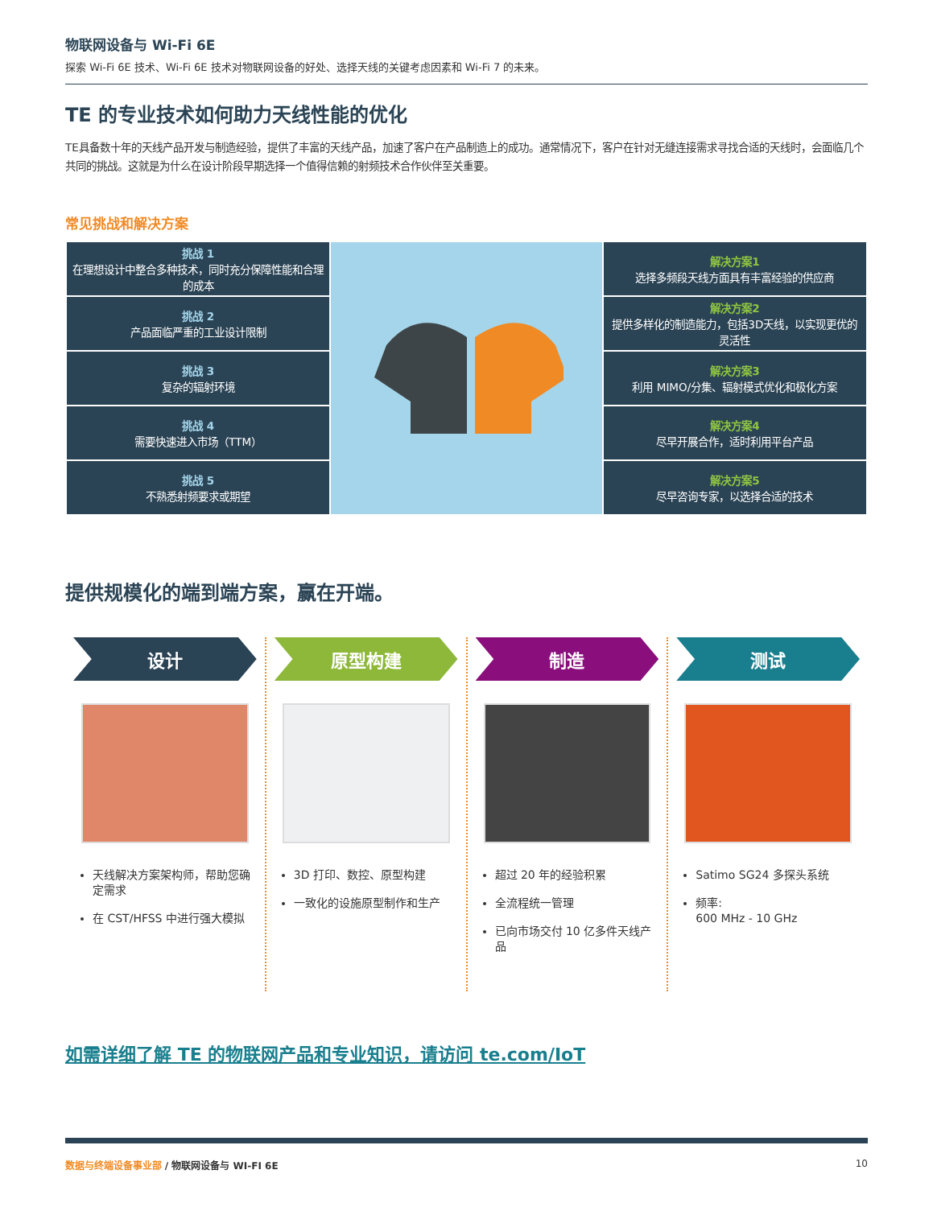物联网设备与 Wi-Fi 6E
探索 Wi-Fi 6E 技术、Wi-Fi 6E 技术对物联网设备的好处、选择天线的关键考虑因素和 Wi-Fi 7 的未来。
TE 的专业技术如何助力天线性能的优化
TE具备数十年的天线产品开发与制造经验，提供了丰富的天线产品，加速了客户在产品制造上的成功。通常情况下，客户在针对无缝连接需求寻找合适的天线时，会面临几个共同的挑战。这就是为什么在设计阶段早期选择一个值得信赖的射频技术合作伙伴至关重要。
常见挑战和解决方案
| 挑战 1 在理想设计中整合多种技术，同时充分保障性能和合理的成本 | | 解决方案1 选择多频段天线方面具有丰富经验的供应商 |
| 挑战 2 产品面临严重的工业设计限制 | | 解决方案2 提供多样化的制造能力，包括3D天线，以实现更优的灵活性 |
| 挑战 3 复杂的辐射环境 | | 解决方案3 利用 MIMO/分集、辐射模式优化和极化方案 |
| 挑战 4 需要快速进入市场（TTM） | | 解决方案4 尽早开展合作，适时利用平台产品 |
| 挑战 5 不熟悉射频要求或期望 | | 解决方案5 尽早咨询专家，以选择合适的技术 |
提供规模化的端到端方案，赢在开端。
设计
天线解决方案架构师，帮助您确定需求
在 CST/HFSS 中进行强大模拟
原型构建
3D 打印、数控、原型构建
一致化的设施原型制作和生产
制造
超过 20 年的经验积累
全流程统一管理
已向市场交付 10 亿多件天线产品
测试
Satimo SG24 多探头系统
频率:
600 MHz - 10 GHz
如需详细了解 TE 的物联网产品和专业知识，请访问 te.com/IoT
数据与终端设备事业部 / 物联网设备与 WI-FI 6E 10